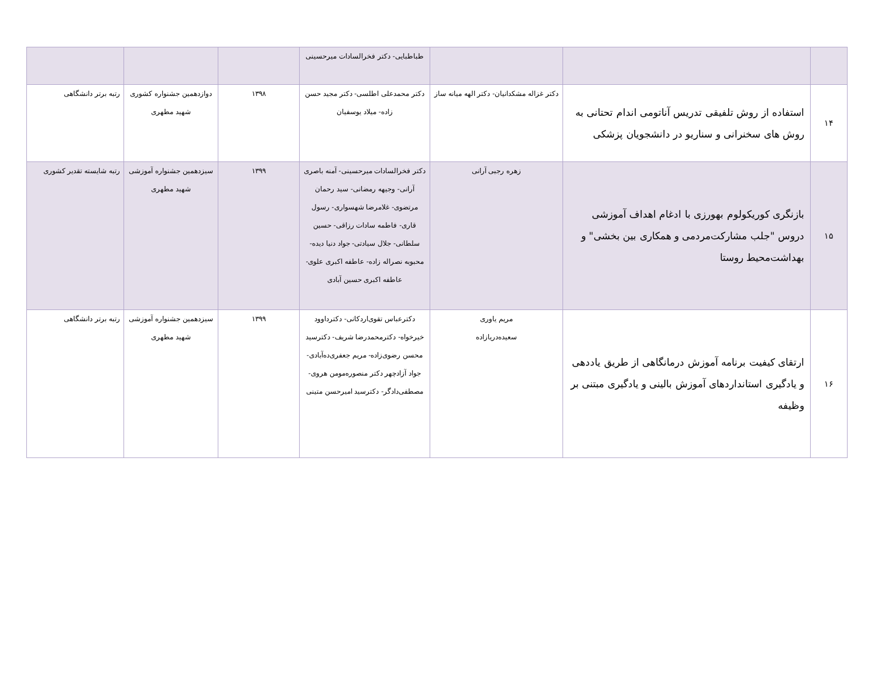| | | | طباطبایی- دکتر فخرالسادات میرحسینی | | | |
| ۱۴ | استفاده از روش تلفیقی تدریس آناتومی اندام تحتانی به روش های سخنرانی و سناریو در دانشجویان پزشکی | دکتر غزاله مشکدانیان- دکتر الهه میانه ساز | دکتر محمدعلی اطلسی- دکتر مجید حسن زاده- میلاد یوسفیان | ۱۳۹۸ | دوازدهمین جشنواره کشوری شهید مطهری | رتبه برتر دانشگاهی |
| ۱۵ | بازنگری کوریکولوم بهورزی با ادغام اهداف آموزشی دروس "جلب مشارکت‌مردمی و همکاری بین بخشی" و بهداشت‌محیط روستا | زهره رجبی آرانی | دکتر فخرالسادات میرحسینی- آمنه باصری آرانی- وجیهه رمضانی- سید رحمان مرتضوی- غلامرضا شهسواری- رسول قاری- فاطمه سادات رزاقی- حسین سلطانی- جلال سیادتی- جواد دنیا دیده- محبوبه نصراله زاده- عاطفه اکبری علوی- عاطفه اکبری حسین آبادی | ۱۳۹۹ | سیزدهمین جشنواره آموزشی شهید مطهری | رتبه شایسته تقدیر کشوری |
| ۱۶ | ارتقای کیفیت برنامه آموزش درمانگاهی از طریق یاددهی و یادگیری استانداردهای آموزش بالینی و یادگیری مبتنی بر وظیفه | مریم یاوری سعیده‌دریازاده | دکترعباس تقوی‌اردکانی- دکترداوود خیرخواه- دکترمحمدرضا شریف- دکترسید محسن رضوی‌زاده- مریم جعفری‌ده‌آبادی- جواد آزادچهر دکتر منصوره‌مومن هروی- مصطفی‌دادگر- دکترسید امیرحسن متینی | ۱۳۹۹ | سیزدهمین جشنواره آموزشی شهید مطهری | رتبه برتر دانشگاهی |